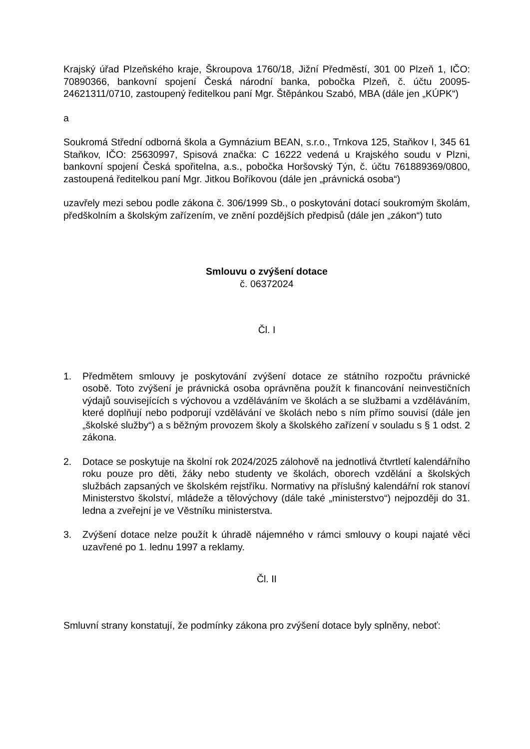Krajský úřad Plzeňského kraje, Škroupova 1760/18, Jižní Předměstí, 301 00 Plzeň 1, IČO: 70890366, bankovní spojení Česká národní banka, pobočka Plzeň, č. účtu 20095-24621311/0710, zastoupený ředitelkou paní Mgr. Štěpánkou Szabó, MBA (dále jen „KÚPK“)
a
Soukromá Střední odborná škola a Gymnázium BEAN, s.r.o., Trnkova 125, Staňkov I, 345 61 Staňkov, IČO: 25630997, Spisová značka: C 16222 vedená u Krajského soudu v Plzni, bankovní spojení Česká spořitelna, a.s., pobočka Horšovský Týn, č. účtu 761889369/0800, zastoupená ředitelkou paní Mgr. Jitkou Boříkovou (dále jen „právnická osoba“)
uzavřely mezi sebou podle zákona č. 306/1999 Sb., o poskytování dotací soukromým školám, předškolním a školským zařízením, ve znění pozdějších předpisů (dále jen „zákon“) tuto
Smlouvu o zvýšení dotace
č. 06372024
Čl. I
1. Předmětem smlouvy je poskytování zvýšení dotace ze státního rozpočtu právnické osobě. Toto zvýšení je právnická osoba oprávněna použít k financování neinvestičních výdajů souvisejících s výchovou a vzděláváním ve školách a se službami a vzděláváním, které doplňují nebo podporují vzdělávání ve školách nebo s ním přímo souvisí (dále jen „školské služby“) a s běžným provozem školy a školského zařízení v souladu s § 1 odst. 2 zákona.
2. Dotace se poskytuje na školní rok 2024/2025 zálohově na jednotlivá čtvrtletí kalendářního roku pouze pro děti, žáky nebo studenty ve školách, oborech vzdělání a školských službách zapsaných ve školském rejstříku. Normativy na příslušný kalendářní rok stanoví Ministerstvo školství, mládeže a tělovýchovy (dále také „ministerstvo“) nejpozději do 31. ledna a zveřejní je ve Věstníku ministerstva.
3. Zvýšení dotace nelze použít k úhradě nájemného v rámci smlouvy o koupi najaté věci uzavřené po 1. lednu 1997 a reklamy.
Čl. II
Smluvní strany konstatují, že podmínky zákona pro zvýšení dotace byly splněny, neboť: